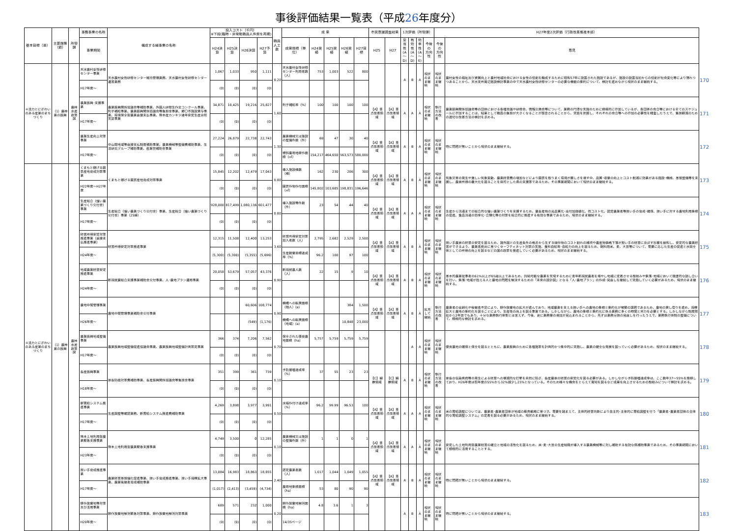事後評価結果一覧表（平成26年度分）
| 基本目標（章） | 主要施策（節） | 所管課 | 事務事業の名称 | 構成する細事業の名称 | 投入コスト（千円） ※下段(臨時・非常勤職員人件費を再掲) | | | | 職員 人工数 | 成 果 | | | | | 市民意識調査結果 | | 1次評価（所管課） | | | | H27年度2次評価（行政改革推進本部） | | |
| | | | 事業期間 | | H24決算 | H25決算 | H26決算 | H27予算 | | 成果指標（単位） | H24実績 | H25実績 | H26実績 | H27目標 | H25 | H27 | 妥当性 (A～D) | 有効性 (A～D) | 効率性 (A～E) | 今後の 方向性 | 今後の 方向性 | 意見 | |
| ④活力とにぎわいのある産業のまちづくり | （1）農林業の振興 | 農林水産政策課 | 天水農村女性研修センター事業 | 天水農村女性研修センター維持管理業務、天水農村女性研修センター運営業務 | 1,067 | 1,033 | 950 | 1,111 | 0.20 | 天水農村女性研修センター利用者数（人） | 753 | 1,003 | 522 | 800 | | | A | B | A | 現状のまま継続 | 現状のまま継続 | 農村女性の福祉及び資質向上と農村地域社会における女性の役割を醸成するために昭和57年に設置された施設であるが、施設の設置当初からの役割が社会変化等により薄れつつあることから、天水支所周辺施設検討事業の中で天水農村女性研修センターの必要な機能の集約について、検討を進めながら現状のまま継続する。 | 170 |
| | | | H17年度～ | | (0) | (0) | (0) | (0) | | | | | | | | | | | | | | | |
| | | | 農業振興･支援事業 | 農業振興関係協議会等補助事業、外国人研修生作文コンクール事業、利子補給事業、農業振興関係協議会等負担金事業、郷〇市施設貸与事業、環境保全型農業直接支払事業、熊本産カンキツ連年安定生産出荷実証事業 | 34,871 | 10,425 | 19,216 | 25,827 | 1.60 | 利子補給率（%） | 100 | 100 | 100 | 100 | 【A】重点改善領域 | 【A】重点改善領域 | A | A | A | 現状のまま継続 | 執行方法の改善 | 農業振興関係協議会等の団体における各種会議や研修会、情報交換会等について、業務の円滑な実施のために積極的に参加しているが、各団体の会合等における全てのスケジュールに参加することは、結果として職員の負担が大きくなることが懸念されることから、実態を把握し、それぞれの会合等への参加の必要性を精査したうえで、負担軽減のための適切な改善方法の検討を求める。 | 171 |
| | | | H17年度～ | | (0) | (0) | (0) | (0) | | | | | | | | | | | | | | | |
| | | | 農業生産向上対策事業 | 中山間地域等直接支払制度補助事業、農業機械等整備費補助事業、生活研究グループ補助事業、産業祭補助金事業 | 27,224 | 26,879 | 22,738 | 22,743 | 1.30 | 農業機械又は施設の整備件数（件） | 69 | 47 | 30 | 40 | 【A】重点改善領域 | 【A】重点改善領域 | A | B | A | 現状のまま継続 | 現状のまま継続 | 特に問題が無いことから現状のまま継続する。 | 172 |
| | | | H17年度～ | | (0) | (0) | (0) | (0) | | 傾斜農用地耕作面積（㎡） | 154,217 | 464,650 | 563,573 | 580,000 | | | | | | | | | |
| ④活力とにぎわいのある産業のまちづくり | （1）農林業の振興 | 農林水産政策課 | くまもと稼げる園芸産地育成対策事業 | くまもと稼げる園芸産地育成対策事業 | 15,845 | 12,202 | 12,479 | 17,043 | 0.80 | 導入施設棟数（棟） | 162 | 230 | 206 | 300 | 【A】重点改善領域 | 【A】重点改善領域 | A | B | A | 現状のまま継続 | 現状のまま継続 | 気象災害の発生や激しい気象変動、農業経営費の増加などにより園芸を取りまく環境が厳しさを増す中、品質･収量の向上とコスト削減に効果がある施設･機械、基盤整備等を支援し、農家所得の最大化を図ることを目的とした県の支援策であるため、その事業期間において現状のまま継続する。 | 173 |
| | | | H22年度～H27年度 | | (0) | (0) | (0) | (0) | | 園芸作物作付面積（㎡） | 145,802 | 103,685 | 198,831 | 196,646 | | | | | | | | | |
| | | | 生産総合（強い農業づくり交付金）事業 | 生産総合（強い農業づくり交付金）事業、生産総合（強い農業づくり交付金）事業（25繰） | 928,000 | 817,499 | 1,080,136 | 601,477 | 0.80 | 導入施設等件数（件） | 23 | 54 | 44 | 40 | 【A】重点改善領域 | 【A】重点改善領域 | A | A | A | 現状のまま継続 | 現状のまま継続 | 生産から流通までの総合的な強い農業づくりを支援するため、農畜産物の高品質化･高付加価値化、低コスト化、認定農業者等担い手の育成･確保、担い手に対する農地利用集積の促進、食品流通の効率化･合理化等の対策を総合的に推進する有効な事業であるため、現状のまま継続する。 | 174 |
| | | | H17年度～ | | (0) | (0) | (0) | (0) | | | | | | | | | | | | | | | |
| | | | 経営所得安定対策推進事業（直接支払推進事業） | 経営所得安定対策推進事業 | 12,315 | 11,508 | 12,400 | 13,253 | 3.60 | 経営所得安定対策加入者数（人） | 2,795 | 2,682 | 2,529 | 2,500 | 【A】重点改善領域 | 【A】重点改善領域 | A | B | A | 現状のまま継続 | 現状のまま継続 | 担い手農家の経営の安定を図るため、諸外国との生産条件の格差から生ずる畑作物のコスト割れの補填や農産物価格下落が担い手の経営に及ぼす影響を緩和し、安定的な農業経営ができるよう、農業者拠出に基づくセーフティネット対策の実施、食料自給率･自給力の向上を図るため、飼料用米、麦、大豆等について、需要に応じた生産の促進と水田全体としての所得の向上を図るなどの国の政策を推進していく必要があるため、現状のまま継続する。 | 175 |
| | | | H24年度～ | | (5,300) | (5,300) | (5,355) | (5,696) | | 生産数量目標達成率（%） | 96.2 | 100 | 97 | 100 | | | | | | | | | |
| | | | 地域農業経営安定推進事業 | 新規就農総合支援事業補助金交付事業、人･農地プラン運用事業 | 20,058 | 53,679 | 57,057 | 43,376 | 0.90 | 新規就農人数（人） | 22 | 15 | 9 | 10 | 【A】重点改善領域 | 【A】重点改善領域 | A | B | A | 現状のまま継続 | 現状のまま継続 | 基本的農業従事者の61%以上が65歳以上であるため、持続可能な農業を実現するために青年新規就農者を増やし地域に定着させる取組みや集落･地域において徹底的な話し合いを行い、集落･地域が抱える人と農地の問題を解決するための「未来の設計図」となる「人･農地プラン」の作成･見直しを継続して実施していく必要があるため、現状のまま継続する。 | 176 |
| | | | H24年度～ | | (0) | (0) | (0) | (0) | | | | | | | | | | | | | | | |
| | | | 農地中間管理事業 | 農地中間管理事業補助金交付事業 | | | 60,606 | 108,774 | 0.90 | 機構への転貸面積（個人）(a) | | | 384 | 1,500 | 【A】重点改善領域 | 【A】重点改善領域 | A | B | A | 拡充して継続 | 執行方法の改善 | 農業者の高齢化や後継者不足により、耕作放棄地の拡大が進んでおり、地域農業を支える担い手への農地の集積と集約化が喫緊の課題であるため、農地の貸し借りを進め、規模拡大と農地の集約化を図ることにより、生産性の向上を図る事業である。しかしながら、農地の集積と集約化に係る業務に多くの時間と労力を必要とする。しかしながら制度開始から2年目でもあり、十分な業務執行体制とは言えず、今後、更に業務量の増加が見込まれることから、先ずは業務分担の見直しを行ったうえで、業務執行体制の整備について、積極的な検討を求める。 | 177 |
| | | | H26年度～ | | | | (549) | (1,176) | | 機構への転貸面積（地域）(a) | | | 10,848 | 23,000 | | | | | | | | | |
| | | | 農業振興地域整備事業 | 農業振興地域整備促進協議会事業、農業振興地域整備計画策定事業 | 366 | 374 | 7,206 | 7,562 | 0.70 | 保全された優良農地面積（ha） | 5,757 | 5,759 | 5,759 | 5,759 | | | | A | A | 現状のまま継続 | 現状のまま継続 | 優良農地の確保と保全を図るとともに、農業振興のために各種施策を計画的かつ集中的に実施し、農業の健全な発展を図っていく必要があるため、現状のまま継続する。 | 178 |
| | | | H17年度～ | | (0) | (0) | (0) | (0) | | | | | | | | | | | | | | | |
| | | | 畜産振興事業 | 家畜防疫対策費補助事業、畜産振興関係協議会等負担金事業 | 351 | 399 | 361 | 739 | 0.10 | 予防接種達成率（%） | 37 | 55 | 23 | 23 | 【C】観察領域 | 【C】観察領域 | A | B | A | 現状のまま継続 | 執行方法の改善 | 家畜の伝染疾病等の発生による経営への壊滅的な打撃を未然に防ぎ、畜産農家の経営の安定化を図る必要がある。しかしながら予防接種達成率は、ここ数年37～55%を推移しており、H26年度は前年度の55%から32%減少し23%となっている。そのため様々な機会をとらえて周知を図るなど成果を向上させるための取組みについて検討を求める。 | 179 |
| | | | H18年度～ | | (0) | (0) | (0) | (0) | | | | | | | | | | | | | | | |
| | | | 新需給システム推進事業 | 生産調整等確認業務、新需給システム推進費補助事業 | 4,269 | 3,898 | 3,977 | 3,991 | 0.50 | 水稲作付け達成率（%） | 96.2 | 99.99 | 96.53 | 100 | 【A】重点改善領域 | 【A】重点改善領域 | A | A | A | 現状のまま継続 | 現状のまま継続 | 米の需給調整については、農業者･農業者団体が地域の販売戦略に基づき、需要を踏まえて、主体的経営判断により自主的･主体的に需給調整を行う「農業者･農業者団体の主体的な需給調整システム」の定着を図る必要があるため、現状のまま継続する。 | 180 |
| | | | H17年度～ | | (0) | (0) | (0) | (0) | | | | | | | | | | | | | | | |
| | | | 熊本土地利用型農業緊急支援事業 | 熊本土地利用型農業緊急支援事業 | 4,749 | 3,500 | 0 | 12,285 | 0.10 | 農業機械又は施設の整備件数（件） | 1 | 1 | 0 | 1 | 【A】重点改善領域 | 【A】重点改善領域 | A | A | A | 現状のまま継続 | 現状のまま継続 | 安定した土地利用型農業経営の確立と地域の活性化を図るため、米･麦･大豆の生産組織が導入する農業機械等に対し補助する有効な県補助事業であるため、その事業期間において積極的に活用することとする。 | 181 |
| | | | H23年度～ | | (0) | (0) | (0) | (0) | | | | | | | | | | | | | | | |
| | | | 担い手育成推進事業 | 農業経営基盤強化促進事業、担い手育成推進事業、担い手規模拡大事業、農業後継者育成補助事業 | 13,084 | 16,983 | 18,863 | 18,855 | 2.40 | 認定農業者数（人） | 1,017 | 1,044 | 1,049 | 1,055 | 【A】重点改善領域 | 【A】重点改善領域 | A | B | A | 現状のまま継続 | 現状のまま継続 | 特に問題が無いことから現状のまま継続する。 | 182 |
| | | | H17年度～ | | (1,017) | (2,413) | (3,459) | (4,734) | | 農用地集積面積（ha） | 53 | 80 | 90 | 90 | | | | | | | | | |
| | | | 耕作放棄地等対策及び活用事業 | 耕作放棄地解消緊急対策事業、耕作放棄地解消対策事業 | 689 | 571 | 232 | 1,000 | 0.20 | 耕作放棄地解消面積（ha） | 4.8 | 3.6 | 1 | 3 | | | A | B | A | 現状のまま継続 | 現状のまま継続 | 特に問題が無いことから現状のまま継続する。 | 183 |
| | | | H20年度～ | | (0) | (0) | (0) | (0) | | 14/35ページ | | | | | | | | | | | | | |